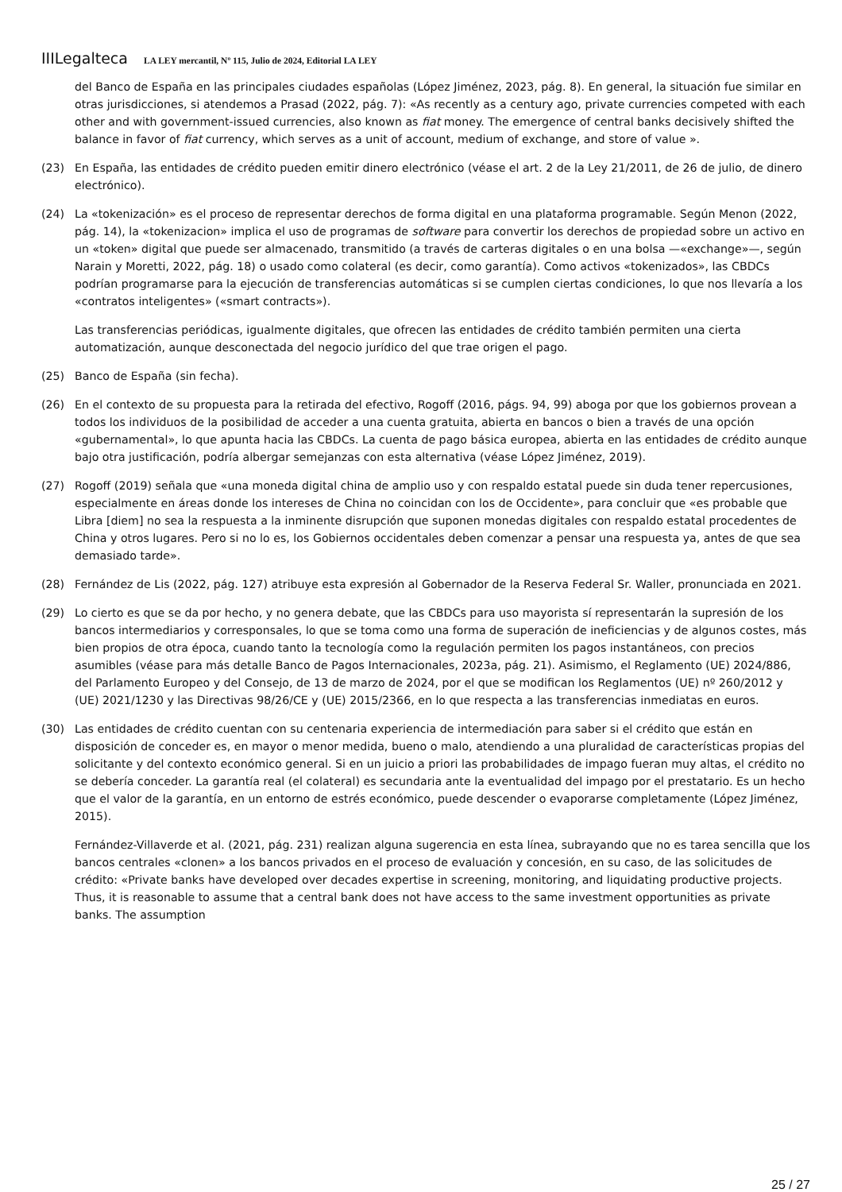IIILegalteca LA LEY mercantil, Nº 115, Julio de 2024, Editorial LA LEY
del Banco de España en las principales ciudades españolas (López Jiménez, 2023, pág. 8). En general, la situación fue similar en otras jurisdicciones, si atendemos a Prasad (2022, pág. 7): «As recently as a century ago, private currencies competed with each other and with government-issued currencies, also known as fiat money. The emergence of central banks decisively shifted the balance in favor of fiat currency, which serves as a unit of account, medium of exchange, and store of value ».
(23) En España, las entidades de crédito pueden emitir dinero electrónico (véase el art. 2 de la Ley 21/2011, de 26 de julio, de dinero electrónico).
(24) La «tokenización» es el proceso de representar derechos de forma digital en una plataforma programable. Según Menon (2022, pág. 14), la «tokenizacion» implica el uso de programas de software para convertir los derechos de propiedad sobre un activo en un «token» digital que puede ser almacenado, transmitido (a través de carteras digitales o en una bolsa —«exchange»—, según Narain y Moretti, 2022, pág. 18) o usado como colateral (es decir, como garantía). Como activos «tokenizados», las CBDCs podrían programarse para la ejecución de transferencias automáticas si se cumplen ciertas condiciones, lo que nos llevaría a los «contratos inteligentes» («smart contracts»).
Las transferencias periódicas, igualmente digitales, que ofrecen las entidades de crédito también permiten una cierta automatización, aunque desconectada del negocio jurídico del que trae origen el pago.
(25) Banco de España (sin fecha).
(26) En el contexto de su propuesta para la retirada del efectivo, Rogoff (2016, págs. 94, 99) aboga por que los gobiernos provean a todos los individuos de la posibilidad de acceder a una cuenta gratuita, abierta en bancos o bien a través de una opción «gubernamental», lo que apunta hacia las CBDCs. La cuenta de pago básica europea, abierta en las entidades de crédito aunque bajo otra justificación, podría albergar semejanzas con esta alternativa (véase López Jiménez, 2019).
(27) Rogoff (2019) señala que «una moneda digital china de amplio uso y con respaldo estatal puede sin duda tener repercusiones, especialmente en áreas donde los intereses de China no coincidan con los de Occidente», para concluir que «es probable que Libra [diem] no sea la respuesta a la inminente disrupción que suponen monedas digitales con respaldo estatal procedentes de China y otros lugares. Pero si no lo es, los Gobiernos occidentales deben comenzar a pensar una respuesta ya, antes de que sea demasiado tarde».
(28) Fernández de Lis (2022, pág. 127) atribuye esta expresión al Gobernador de la Reserva Federal Sr. Waller, pronunciada en 2021.
(29) Lo cierto es que se da por hecho, y no genera debate, que las CBDCs para uso mayorista sí representarán la supresión de los bancos intermediarios y corresponsales, lo que se toma como una forma de superación de ineficiencias y de algunos costes, más bien propios de otra época, cuando tanto la tecnología como la regulación permiten los pagos instantáneos, con precios asumibles (véase para más detalle Banco de Pagos Internacionales, 2023a, pág. 21). Asimismo, el Reglamento (UE) 2024/886, del Parlamento Europeo y del Consejo, de 13 de marzo de 2024, por el que se modifican los Reglamentos (UE) nº 260/2012 y (UE) 2021/1230 y las Directivas 98/26/CE y (UE) 2015/2366, en lo que respecta a las transferencias inmediatas en euros.
(30) Las entidades de crédito cuentan con su centenaria experiencia de intermediación para saber si el crédito que están en disposición de conceder es, en mayor o menor medida, bueno o malo, atendiendo a una pluralidad de características propias del solicitante y del contexto económico general. Si en un juicio a priori las probabilidades de impago fueran muy altas, el crédito no se debería conceder. La garantía real (el colateral) es secundaria ante la eventualidad del impago por el prestatario. Es un hecho que el valor de la garantía, en un entorno de estrés económico, puede descender o evaporarse completamente (López Jiménez, 2015).
Fernández-Villaverde et al. (2021, pág. 231) realizan alguna sugerencia en esta línea, subrayando que no es tarea sencilla que los bancos centrales «clonen» a los bancos privados en el proceso de evaluación y concesión, en su caso, de las solicitudes de crédito: «Private banks have developed over decades expertise in screening, monitoring, and liquidating productive projects. Thus, it is reasonable to assume that a central bank does not have access to the same investment opportunities as private banks. The assumption
25 / 27